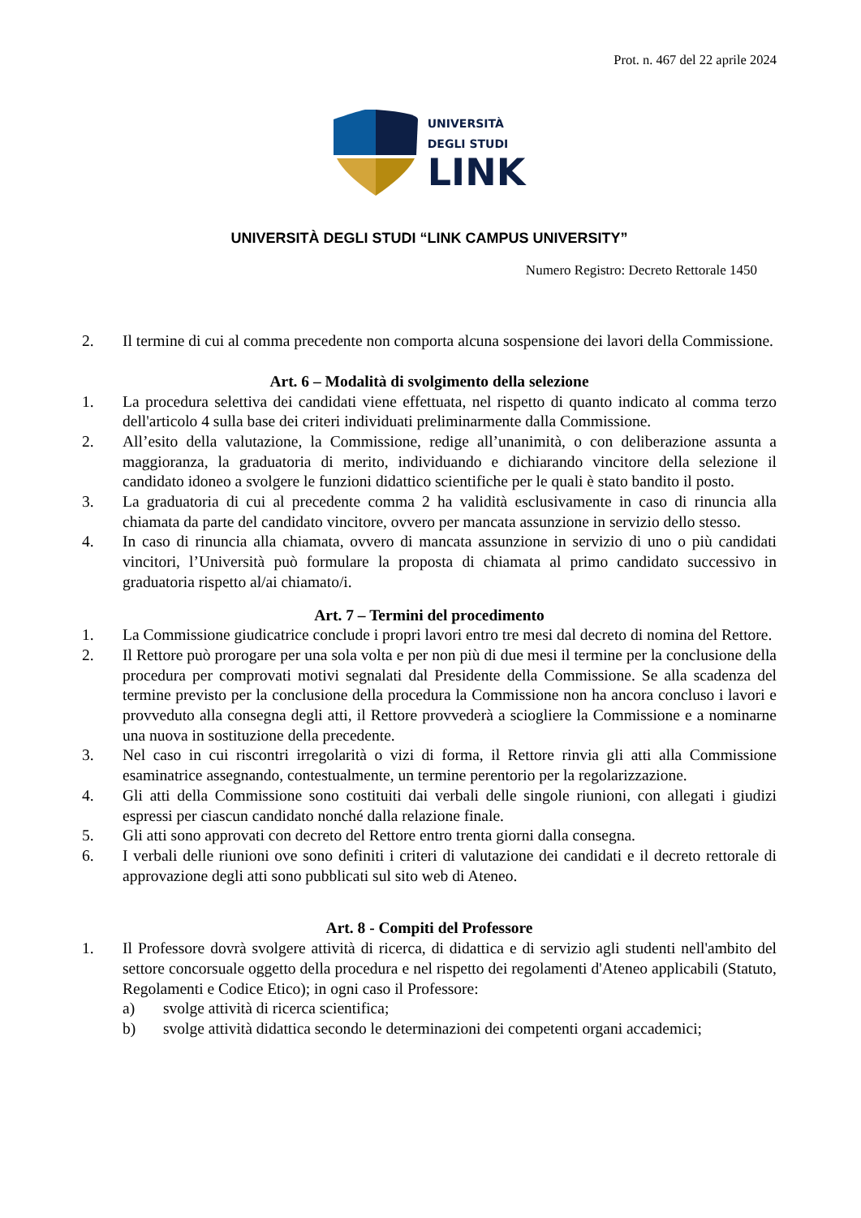Prot. n. 467 del 22 aprile 2024
UNIVERSITÀ
DEGLI STUDI
LINK
UNIVERSITÀ DEGLI STUDI “LINK CAMPUS UNIVERSITY”
Numero Registro: Decreto Rettorale 1450
2. Il termine di cui al comma precedente non comporta alcuna sospensione dei lavori della Commissione.
Art. 6 – Modalità di svolgimento della selezione
1. La procedura selettiva dei candidati viene effettuata, nel rispetto di quanto indicato al comma terzo dell'articolo 4 sulla base dei criteri individuati preliminarmente dalla Commissione.
2. All’esito della valutazione, la Commissione, redige all’unanimità, o con deliberazione assunta a maggioranza, la graduatoria di merito, individuando e dichiarando vincitore della selezione il candidato idoneo a svolgere le funzioni didattico scientifiche per le quali è stato bandito il posto.
3. La graduatoria di cui al precedente comma 2 ha validità esclusivamente in caso di rinuncia alla chiamata da parte del candidato vincitore, ovvero per mancata assunzione in servizio dello stesso.
4. In caso di rinuncia alla chiamata, ovvero di mancata assunzione in servizio di uno o più candidati vincitori, l’Università può formulare la proposta di chiamata al primo candidato successivo in graduatoria rispetto al/ai chiamato/i.
Art. 7 – Termini del procedimento
1. La Commissione giudicatrice conclude i propri lavori entro tre mesi dal decreto di nomina del Rettore.
2. Il Rettore può prorogare per una sola volta e per non più di due mesi il termine per la conclusione della procedura per comprovati motivi segnalati dal Presidente della Commissione. Se alla scadenza del termine previsto per la conclusione della procedura la Commissione non ha ancora concluso i lavori e provveduto alla consegna degli atti, il Rettore provvederà a sciogliere la Commissione e a nominarne una nuova in sostituzione della precedente.
3. Nel caso in cui riscontri irregolarità o vizi di forma, il Rettore rinvia gli atti alla Commissione esaminatrice assegnando, contestualmente, un termine perentorio per la regolarizzazione.
4. Gli atti della Commissione sono costituiti dai verbali delle singole riunioni, con allegati i giudizi espressi per ciascun candidato nonché dalla relazione finale.
5. Gli atti sono approvati con decreto del Rettore entro trenta giorni dalla consegna.
6. I verbali delle riunioni ove sono definiti i criteri di valutazione dei candidati e il decreto rettorale di approvazione degli atti sono pubblicati sul sito web di Ateneo.
Art. 8 - Compiti del Professore
1. Il Professore dovrà svolgere attività di ricerca, di didattica e di servizio agli studenti nell'ambito del settore concorsuale oggetto della procedura e nel rispetto dei regolamenti d'Ateneo applicabili (Statuto, Regolamenti e Codice Etico); in ogni caso il Professore:
a) svolge attività di ricerca scientifica;
b) svolge attività didattica secondo le determinazioni dei competenti organi accademici;